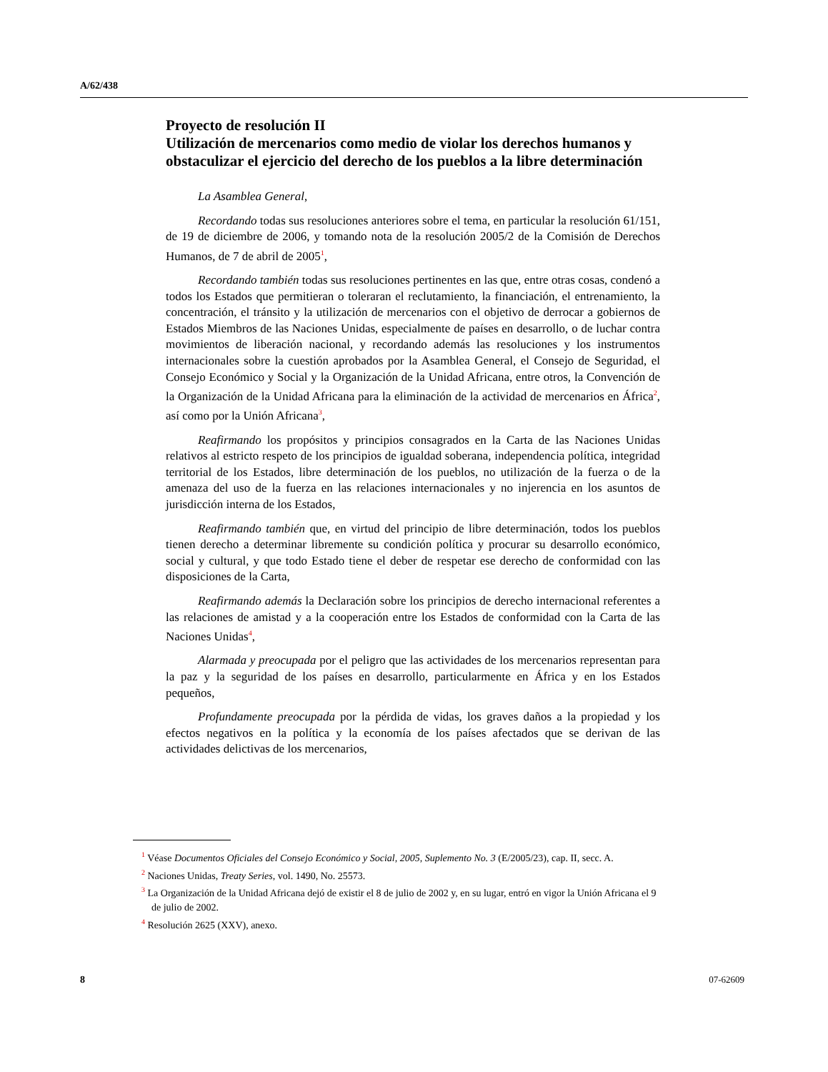A/62/438
Proyecto de resolución II
Utilización de mercenarios como medio de violar los derechos humanos y obstaculizar el ejercicio del derecho de los pueblos a la libre determinación
La Asamblea General,
Recordando todas sus resoluciones anteriores sobre el tema, en particular la resolución 61/151, de 19 de diciembre de 2006, y tomando nota de la resolución 2005/2 de la Comisión de Derechos Humanos, de 7 de abril de 2005<sup>1</sup>,
Recordando también todas sus resoluciones pertinentes en las que, entre otras cosas, condenó a todos los Estados que permitieran o toleraran el reclutamiento, la financiación, el entrenamiento, la concentración, el tránsito y la utilización de mercenarios con el objetivo de derrocar a gobiernos de Estados Miembros de las Naciones Unidas, especialmente de países en desarrollo, o de luchar contra movimientos de liberación nacional, y recordando además las resoluciones y los instrumentos internacionales sobre la cuestión aprobados por la Asamblea General, el Consejo de Seguridad, el Consejo Económico y Social y la Organización de la Unidad Africana, entre otros, la Convención de la Organización de la Unidad Africana para la eliminación de la actividad de mercenarios en África<sup>2</sup>, así como por la Unión Africana<sup>3</sup>,
Reafirmando los propósitos y principios consagrados en la Carta de las Naciones Unidas relativos al estricto respeto de los principios de igualdad soberana, independencia política, integridad territorial de los Estados, libre determinación de los pueblos, no utilización de la fuerza o de la amenaza del uso de la fuerza en las relaciones internacionales y no injerencia en los asuntos de jurisdicción interna de los Estados,
Reafirmando también que, en virtud del principio de libre determinación, todos los pueblos tienen derecho a determinar libremente su condición política y procurar su desarrollo económico, social y cultural, y que todo Estado tiene el deber de respetar ese derecho de conformidad con las disposiciones de la Carta,
Reafirmando además la Declaración sobre los principios de derecho internacional referentes a las relaciones de amistad y a la cooperación entre los Estados de conformidad con la Carta de las Naciones Unidas<sup>4</sup>,
Alarmada y preocupada por el peligro que las actividades de los mercenarios representan para la paz y la seguridad de los países en desarrollo, particularmente en África y en los Estados pequeños,
Profundamente preocupada por la pérdida de vidas, los graves daños a la propiedad y los efectos negativos en la política y la economía de los países afectados que se derivan de las actividades delictivas de los mercenarios,
<sup>1</sup> Véase Documentos Oficiales del Consejo Económico y Social, 2005, Suplemento No. 3 (E/2005/23), cap. II, secc. A.
<sup>2</sup> Naciones Unidas, Treaty Series, vol. 1490, No. 25573.
<sup>3</sup> La Organización de la Unidad Africana dejó de existir el 8 de julio de 2002 y, en su lugar, entró en vigor la Unión Africana el 9 de julio de 2002.
<sup>4</sup> Resolución 2625 (XXV), anexo.
8 07-62609